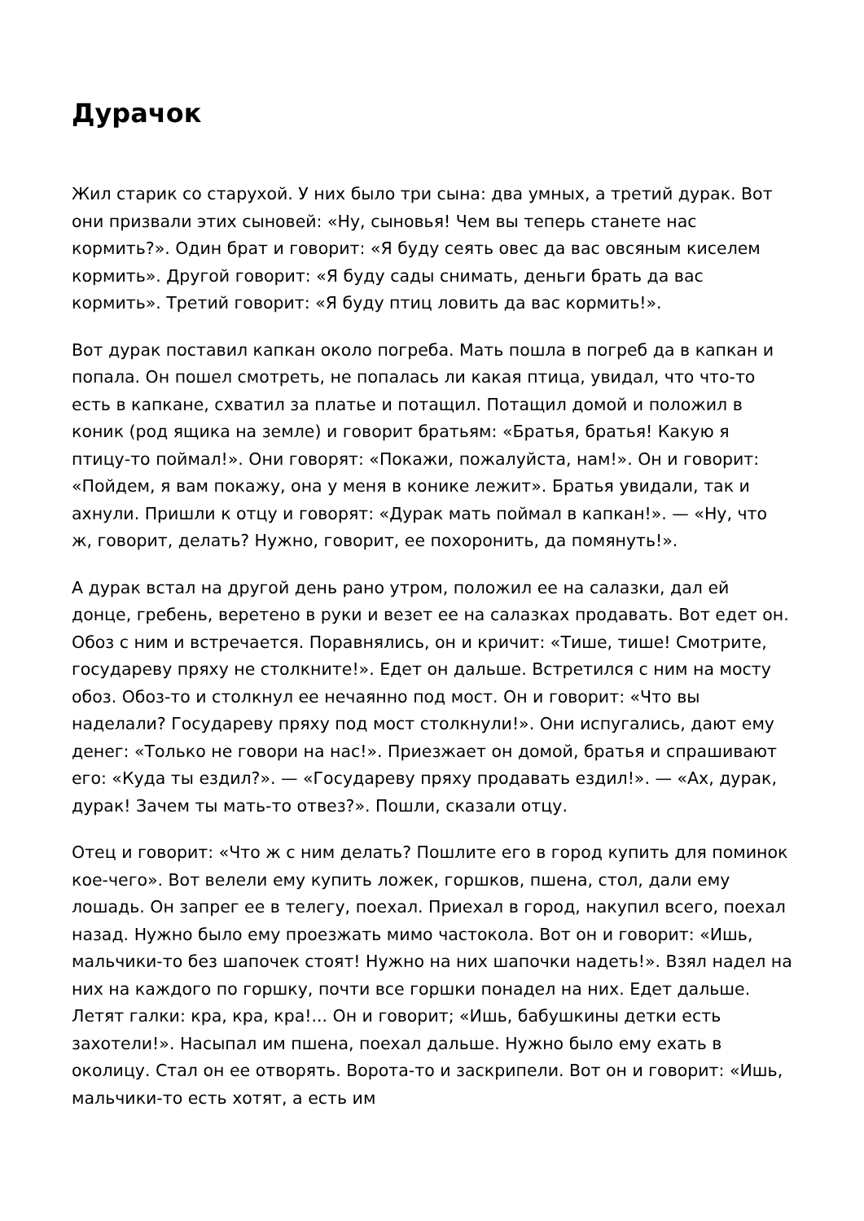Дурачок
Жил старик со старухой. У них было три сына: два умных, а третий дурак. Вот они призвали этих сыновей: «Ну, сыновья! Чем вы теперь станете нас кормить?». Один брат и говорит: «Я буду сеять овес да вас овсяным киселем кормить». Другой говорит: «Я буду сады снимать, деньги брать да вас кормить». Третий говорит: «Я буду птиц ловить да вас кормить!».
Вот дурак поставил капкан около погреба. Мать пошла в погреб да в капкан и попала. Он пошел смотреть, не попалась ли какая птица, увидал, что что-то есть в капкане, схватил за платье и потащил. Потащил домой и положил в коник (род ящика на земле) и говорит братьям: «Братья, братья! Какую я птицу-то поймал!». Они говорят: «Покажи, пожалуйста, нам!». Он и говорит: «Пойдем, я вам покажу, она у меня в конике лежит». Братья увидали, так и ахнули. Пришли к отцу и говорят: «Дурак мать поймал в капкан!». — «Ну, что ж, говорит, делать? Нужно, говорит, ее похоронить, да помянуть!».
А дурак встал на другой день рано утром, положил ее на салазки, дал ей донце, гребень, веретено в руки и везет ее на салазках продавать. Вот едет он. Обоз с ним и встречается. Поравнялись, он и кричит: «Тише, тише! Смотрите, государеву пряху не столкните!». Едет он дальше. Встретился с ним на мосту обоз. Обоз-то и столкнул ее нечаянно под мост. Он и говорит: «Что вы наделали? Государеву пряху под мост столкнули!». Они испугались, дают ему денег: «Только не говори на нас!». Приезжает он домой, братья и спрашивают его: «Куда ты ездил?». — «Государеву пряху продавать ездил!». — «Ах, дурак, дурак! Зачем ты мать-то отвез?». Пошли, сказали отцу.
Отец и говорит: «Что ж с ним делать? Пошлите его в город купить для поминок кое-чего». Вот велели ему купить ложек, горшков, пшена, стол, дали ему лошадь. Он запрег ее в телегу, поехал. Приехал в город, накупил всего, поехал назад. Нужно было ему проезжать мимо частокола. Вот он и говорит: «Ишь, мальчики-то без шапочек стоят! Нужно на них шапочки надеть!». Взял надел на них на каждого по горшку, почти все горшки понадел на них. Едет дальше. Летят галки: кра, кра, кра!... Он и говорит; «Ишь, бабушкины детки есть захотели!». Насыпал им пшена, поехал дальше. Нужно было ему ехать в околицу. Стал он ее отворять. Ворота-то и заскрипели. Вот он и говорит: «Ишь, мальчики-то есть хотят, а есть им